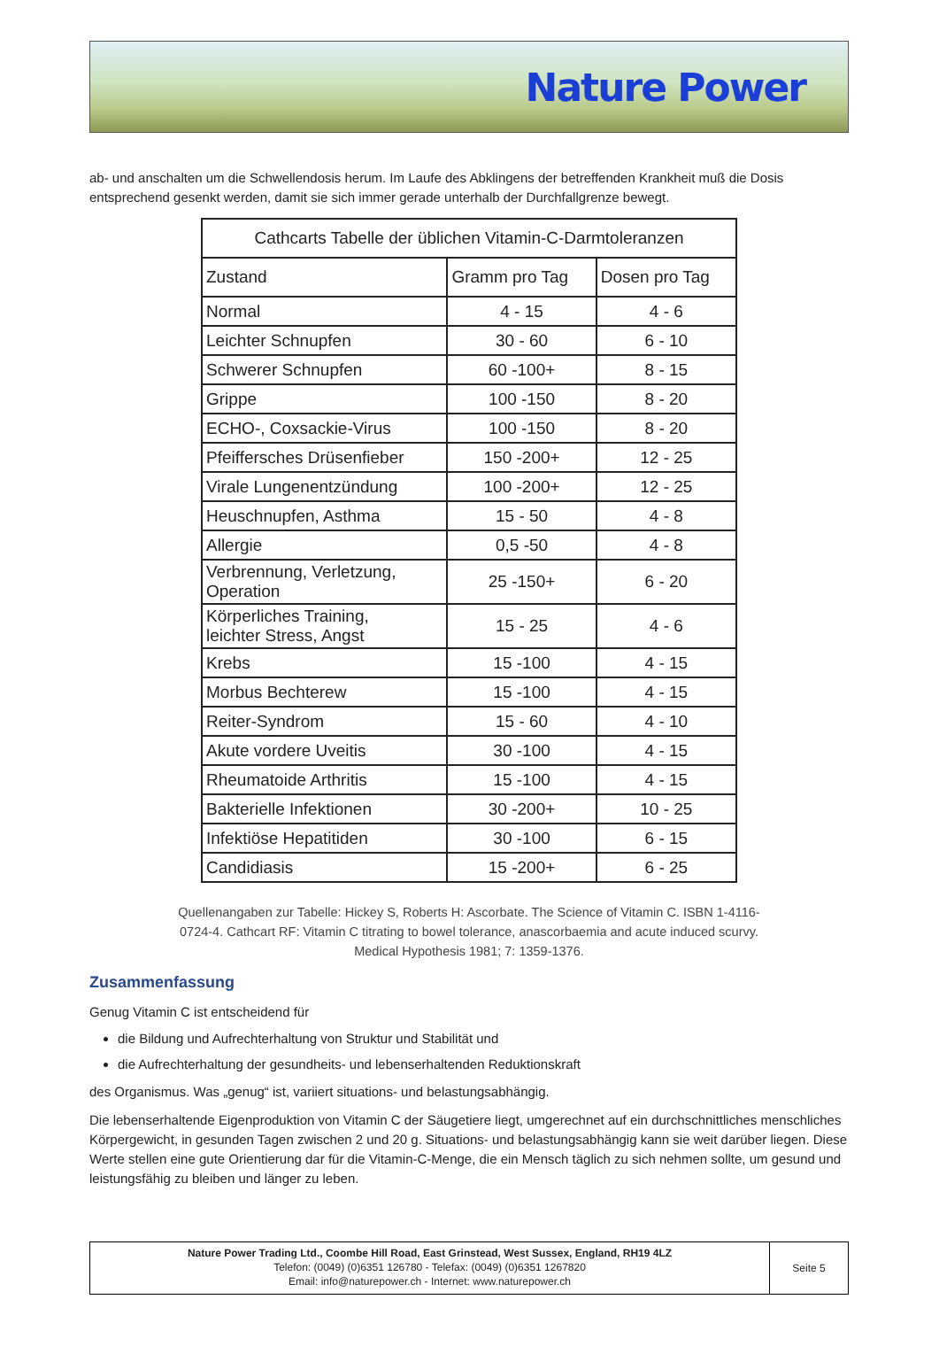Nature Power
ab- und anschalten um die Schwellendosis herum. Im Laufe des Abklingens der betreffenden Krankheit muß die Dosis entsprechend gesenkt werden, damit sie sich immer gerade unterhalb der Durchfallgrenze bewegt.
| Cathcarts Tabelle der üblichen Vitamin-C-Darmtoleranzen | | |
| --- | --- | --- |
| Zustand | Gramm pro Tag | Dosen pro Tag |
| Normal | 4 - 15 | 4 - 6 |
| Leichter Schnupfen | 30 - 60 | 6 - 10 |
| Schwerer Schnupfen | 60 -100+ | 8 - 15 |
| Grippe | 100 -150 | 8 - 20 |
| ECHO-, Coxsackie-Virus | 100 -150 | 8 - 20 |
| Pfeiffersches Drüsenfieber | 150 -200+ | 12 - 25 |
| Virale Lungenentzündung | 100 -200+ | 12 - 25 |
| Heuschnupfen, Asthma | 15 - 50 | 4 - 8 |
| Allergie | 0,5 -50 | 4 - 8 |
| Verbrennung, Verletzung, Operation | 25 -150+ | 6 - 20 |
| Körperliches Training, leichter Stress, Angst | 15 - 25 | 4 - 6 |
| Krebs | 15 -100 | 4 - 15 |
| Morbus Bechterew | 15 -100 | 4 - 15 |
| Reiter-Syndrom | 15 - 60 | 4 - 10 |
| Akute vordere Uveitis | 30 -100 | 4 - 15 |
| Rheumatoide Arthritis | 15 -100 | 4 - 15 |
| Bakterielle Infektionen | 30 -200+ | 10 - 25 |
| Infektiöse Hepatitiden | 30 -100 | 6 - 15 |
| Candidiasis | 15 -200+ | 6 - 25 |
Quellenangaben zur Tabelle: Hickey S, Roberts H: Ascorbate. The Science of Vitamin C. ISBN 1-4116-0724-4. Cathcart RF: Vitamin C titrating to bowel tolerance, anascorbaemia and acute induced scurvy. Medical Hypothesis 1981; 7: 1359-1376.
Zusammenfassung
Genug Vitamin C ist entscheidend für
die Bildung und Aufrechterhaltung von Struktur und Stabilität und
die Aufrechterhaltung der gesundheits- und lebenserhaltenden Reduktionskraft
des Organismus. Was „genug“ ist, variiert situations- und belastungsabhängig.
Die lebenserhaltende Eigenproduktion von Vitamin C der Säugetiere liegt, umgerechnet auf ein durchschnittliches menschliches Körpergewicht, in gesunden Tagen zwischen 2 und 20 g. Situations- und belastungsabhängig kann sie weit darüber liegen. Diese Werte stellen eine gute Orientierung dar für die Vitamin-C-Menge, die ein Mensch täglich zu sich nehmen sollte, um gesund und leistungsfähig zu bleiben und länger zu leben.
Nature Power Trading Ltd., Coombe Hill Road, East Grinstead, West Sussex, England, RH19 4LZ
Telefon: (0049) (0)6351 126780 - Telefax: (0049) (0)6351 1267820
Email: info@naturepower.ch - Internet: www.naturepower.ch
Seite 5